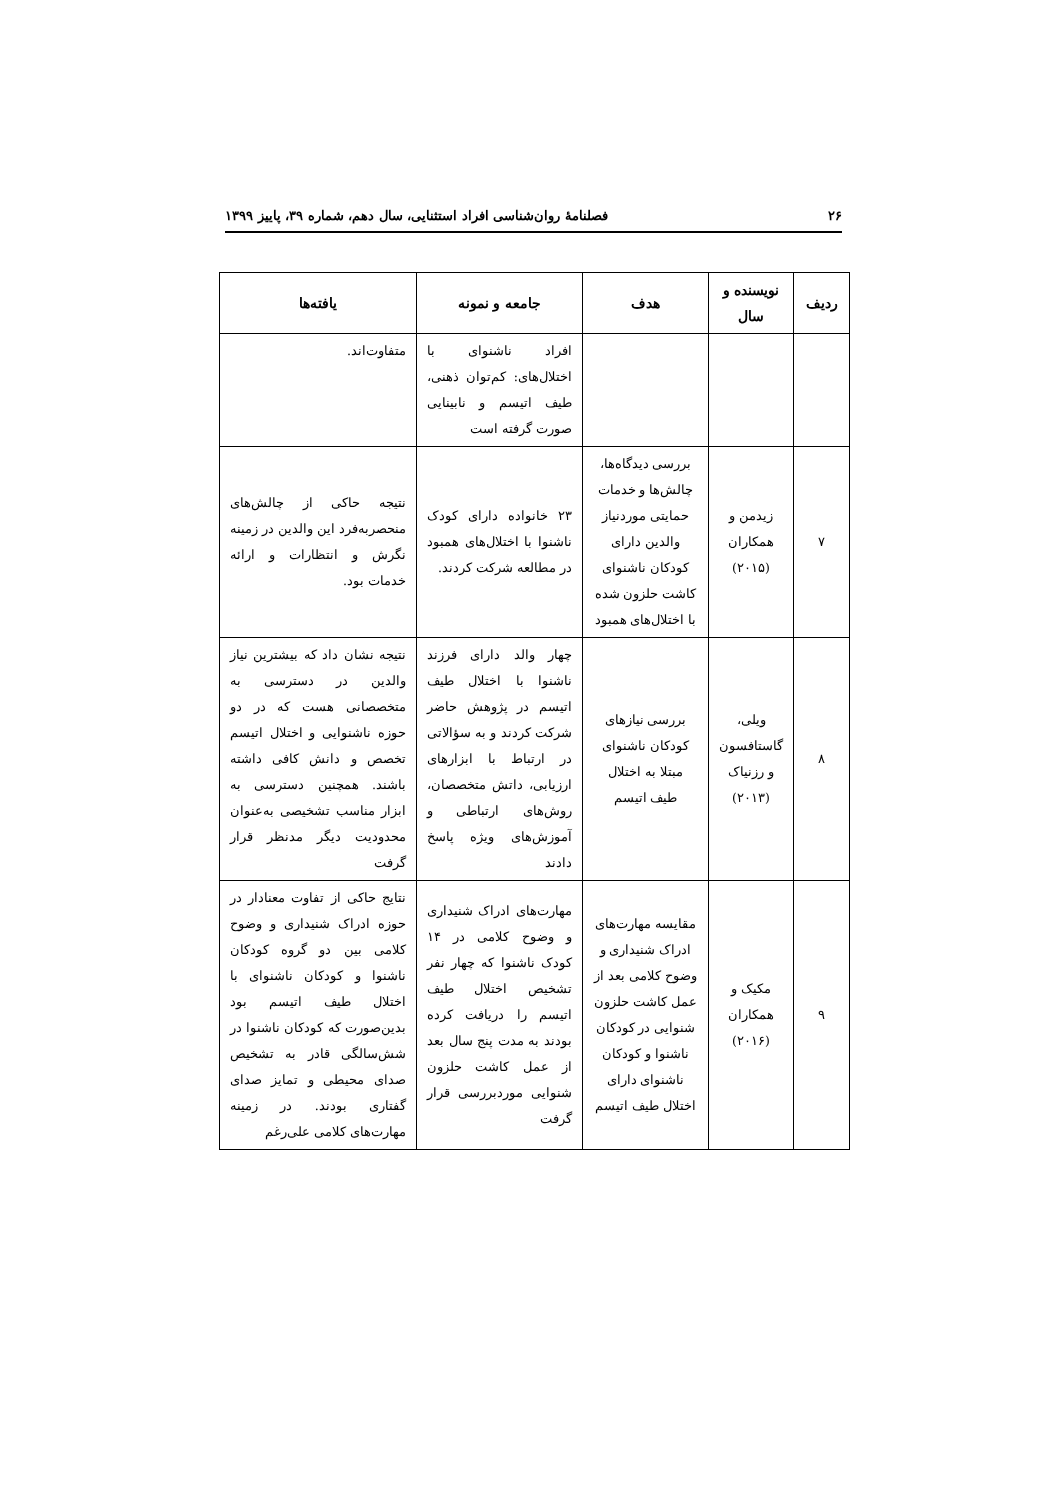۲۶ فصلنامهٔ روان‌شناسی افراد استثنایی، سال دهم، شماره ۳۹، پاییز ۱۳۹۹
| ردیف | نویسنده و سال | هدف | جامعه و نمونه | یافته‌ها |
| --- | --- | --- | --- | --- |
| | | | افراد ناشنوای با اختلال‌های: کم‌توان ذهنی، طیف اتیسم و نابینایی صورت گرفته است | متفاوت‌اند. |
| ۷ | زیدمن و همکاران (۲۰۱۵) | بررسی دیدگاه‌ها، چالش‌ها و خدمات حمایتی موردنیاز والدین دارای کودکان ناشنوای کاشت حلزون شده با اختلال‌های همبود | ۲۳ خانواده دارای کودک ناشنوا با اختلال‌های همبود در مطالعه شرکت کردند. | نتیجه حاکی از چالش‌های منحصربه‌فرد این والدین در زمینه نگرش و انتظارات و ارائه خدمات بود. |
| ۸ | ویلی، گاستافسون و رزنیاک (۲۰۱۳) | بررسی نیازهای کودکان ناشنوای مبتلا به اختلال طیف اتیسم | چهار والد دارای فرزند ناشنوا با اختلال طیف اتیسم در پژوهش حاضر شرکت کردند و به سؤالاتی در ارتباط با ابزارهای ارزیابی، داتش متخصصان، روش‌های ارتباطی و آموزش‌های ویژه پاسخ دادند | نتیجه نشان داد که بیشترین نیاز والدین در دسترسی به متخصصانی هست که در دو حوزه ناشنوایی و اختلال اتیسم تخصص و دانش کافی داشته باشند. همچنین دسترسی به ابزار مناسب تشخیصی به‌عنوان محدودیت دیگر مدنظر قرار گرفت |
| ۹ | مکیک و همکاران (۲۰۱۶) | مقایسه مهارت‌های ادراک شنیداری و وضوح کلامی بعد از عمل کاشت حلزون شنوایی در کودکان ناشنوا و کودکان ناشنوای دارای اختلال طیف اتیسم | مهارت‌های ادراک شنیداری و وضوح کلامی در ۱۴ کودک ناشنوا که چهار نفر تشخیص اختلال طیف اتیسم را دریافت کرده بودند به مدت پنج سال بعد از عمل کاشت حلزون شنوایی موردبررسی قرار گرفت | نتایج حاکی از تفاوت معنادار در حوزه ادراک شنیداری و وضوح کلامی بین دو گروه کودکان ناشنوا و کودکان ناشنوای با اختلال طیف اتیسم بود بدین‌صورت که کودکان ناشنوا در شش‌سالگی قادر به تشخیص صدای محیطی و تمایز صدای گفتاری بودند. در زمینه مهارت‌های کلامی علی‌رغم |